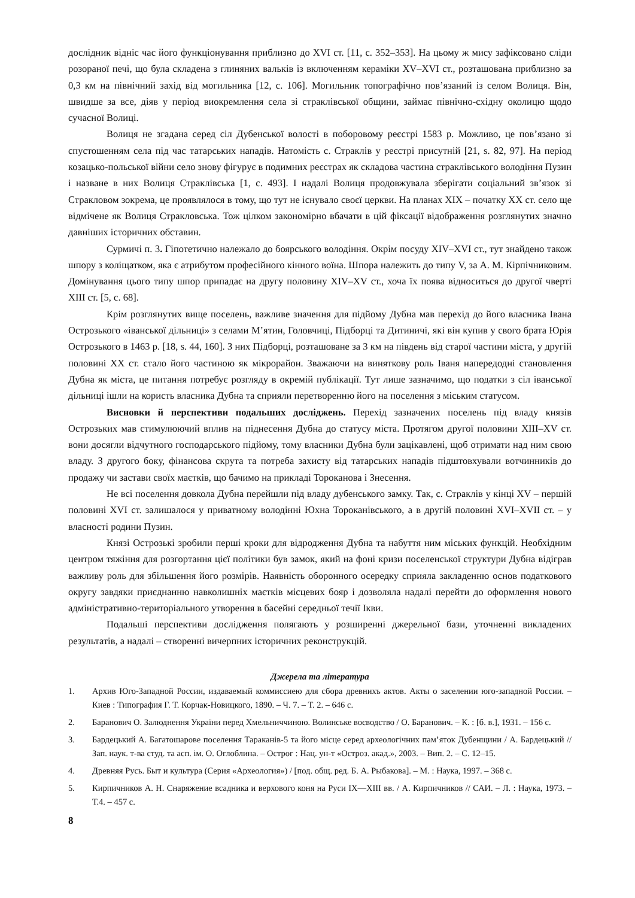дослідник відніс час його функціонування приблизно до XVI ст. [11, с. 352–353]. На цьому ж мису зафіксовано сліди розораної печі, що була складена з глиняних вальків із включенням кераміки XV–XVI ст., розташована приблизно за 0,3 км на північний захід від могильника [12, с. 106]. Могильник топографічно пов’язаний із селом Волиця. Він, швидше за все, діяв у період виокремлення села зі страклівської общини, займає північно-східну околицю щодо сучасної Волиці.
Волиця не згадана серед сіл Дубенської волості в поборовому реєстрі 1583 р. Можливо, це пов’язано зі спустошенням села під час татарських нападів. Натомість с. Страклів у реєстрі присутній [21, s. 82, 97]. На період козацько-польської війни село знову фігурує в подимних реєстрах як складова частина страклівського володіння Пузин і назване в них Волиця Страклівська [1, с. 493]. І надалі Волиця продовжувала зберігати соціальний зв’язок зі Стракловом зокрема, це проявлялося в тому, що тут не існувало своєї церкви. На планах XIX – початку XX ст. село ще відмічене як Волиця Стракловська. Тож цілком закономірно вбачати в цій фіксації відображення розглянутих значно давніших історичних обставин.
Сурмичі п. 3. Гіпотетично належало до боярського володіння. Окрім посуду XIV–XVI ст., тут знайдено також шпору з коліщатком, яка є атрибутом професійного кінного воїна. Шпора належить до типу V, за А. М. Кірпічниковим. Домінування цього типу шпор припадає на другу половину XIV–XV ст., хоча їх поява відноситься до другої чверті XIII ст. [5, с. 68].
Крім розглянутих вище поселень, важливе значення для підйому Дубна мав перехід до його власника Івана Острозького «іванської дільниці» з селами М’ятин, Головчиці, Підборці та Дитиничі, які він купив у свого брата Юрія Острозького в 1463 р. [18, s. 44, 160]. З них Підборці, розташоване за 3 км на південь від старої частини міста, у другій половині XX ст. стало його частиною як мікрорайон. Зважаючи на виняткову роль Іваня напередодні становлення Дубна як міста, це питання потребує розгляду в окремій публікації. Тут лише зазначимо, що податки з сіл іванської дільниці ішли на користь власника Дубна та сприяли перетворенню його на поселення з міським статусом.
Висновки й перспективи подальших досліджень. Перехід зазначених поселень під владу князів Острозьких мав стимулюючий вплив на піднесення Дубна до статусу міста. Протягом другої половини XIII–XV ст. вони досягли відчутного господарського підйому, тому власники Дубна були зацікавлені, щоб отримати над ним свою владу. З другого боку, фінансова скрута та потреба захисту від татарських нападів підштовхували вотчинників до продажу чи застави своїх маєтків, що бачимо на прикладі Тороканова і Знесення.
Не всі поселення довкола Дубна перейшли під владу дубенського замку. Так, с. Страклів у кінці XV – першій половині XVI ст. залишалося у приватному володінні Юхна Тороканівського, а в другій половині XVI–XVII ст. – у власності родини Пузин.
Князі Острозькі зробили перші кроки для відродження Дубна та набуття ним міських функцій. Необхідним центром тяжіння для розгортання цієї політики був замок, який на фоні кризи поселенської структури Дубна відіграв важливу роль для збільшення його розмірів. Наявність оборонного осередку сприяла закладенню основ податкового округу завдяки приєднанню навколишніх маєтків місцевих бояр і дозволяла надалі перейти до оформлення нового адміністративно-територіального утворення в басейні середньої течії Ікви.
Подальші перспективи дослідження полягають у розширенні джерельної бази, уточненні викладених результатів, а надалі – створенні вичерпних історичних реконструкцій.
Джерела та література
1. Архив Юго-Западной России, издаваемый коммиссиею для сбора древнихъ актов. Акты о заселении юго-западной России. – Киев : Типография Г. Т. Корчак-Новицкого, 1890. – Ч. 7. – Т. 2. – 646 с.
2. Баранович О. Залюднення України перед Хмельниччиною. Волинське воєводство / О. Баранович. – К. : [б. в.], 1931. – 156 с.
3. Бардецький А. Багатошарове поселення Тараканів-5 та його місце серед археологічних пам’яток Дубенщини / А. Бардецький // Зап. наук. т-ва студ. та асп. ім. О. Оглоблина. – Острог : Нац. ун-т «Остроз. акад.», 2003. – Вип. 2. – С. 12–15.
4. Древняя Русь. Быт и культура (Серия «Археология») / [под. общ. ред. Б. А. Рыбакова]. – М. : Наука, 1997. – 368 с.
5. Кирпичников А. Н. Снаряжение всадника и верхового коня на Руси IX—XIII вв. / А. Кирпичников // САИ. – Л. : Наука, 1973. – Т.4. – 457 с.
8